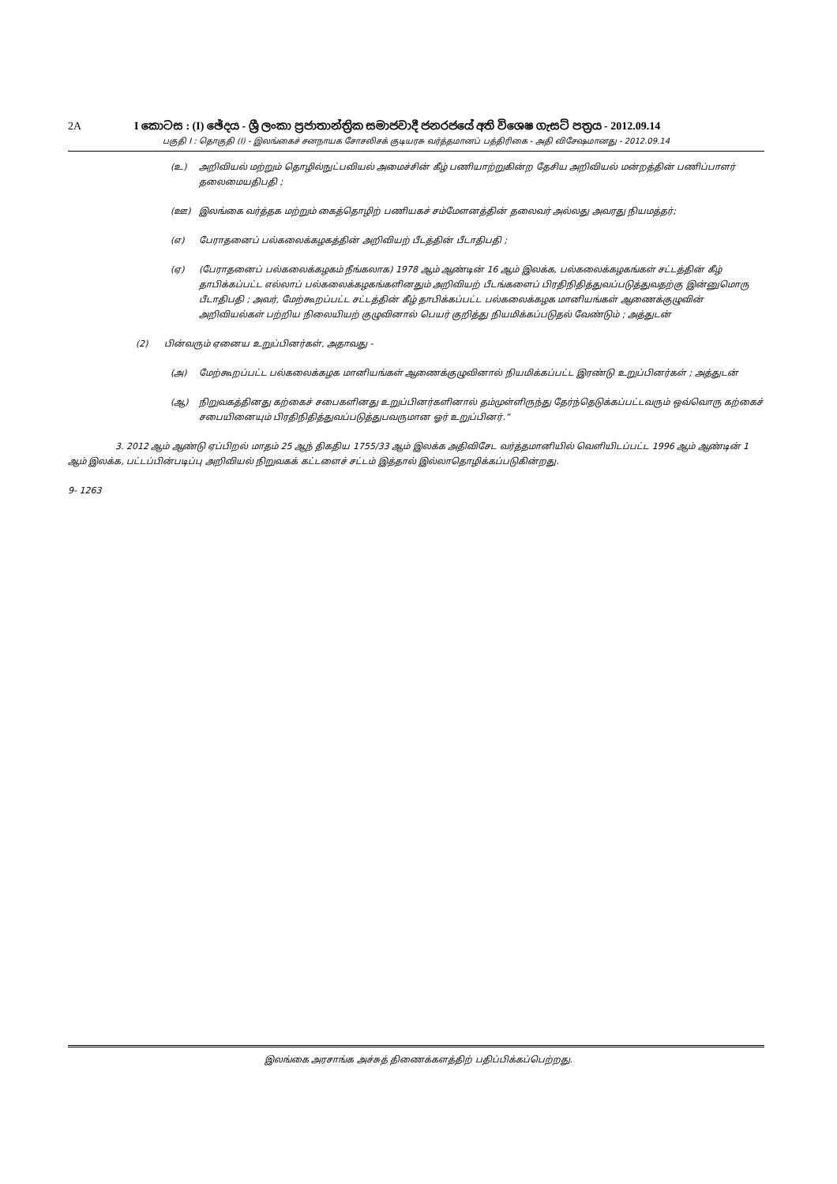2A I කොටස : (I) ඡේදය - ශ්‍රී ලංකා ප්‍රජාතාන්ත්‍රික සමාජවාදී ජනරජයේ අති විශෙෂ ගැසට් පත්‍රය - 2012.09.14
பகுதி I : தொகுதி (I) - இலங்கைச் சனநாயக சோசலிசக் குடியரசு வர்த்தமானப் பத்திரிகை - அதி விசேஷமானது - 2012.09.14
(உ) அறிவியல் மற்றும் தொழில்நுட்பவியல் அமைச்சின் கீழ் பணியாற்றுகின்ற தேசிய அறிவியல் மன்றத்தின் பணிப்பாளர் தலைமையதிபதி ;
(ஊ) இலங்கை வர்த்தக மற்றும் கைத்தொழிற் பணியகச் சம்மேளனத்தின் தலைவர் அல்லது அவரது நியமத்தர்;
(எ) பேராதனைப் பல்கலைக்கழகத்தின் அறிவியற் பீடத்தின் பீடாதிபதி ;
(ஏ) (பேராதனைப் பல்கலைக்கழகம் நீங்கலாக) 1978 ஆம் ஆண்டின் 16 ஆம் இலக்க, பல்கலைக்கழகங்கள் சட்டத்தின் கீழ் தாபிக்கப்பட்ட எல்லாப் பல்கலைக்கழகங்களினதும் அறிவியற் பீடங்களைப் பிரதிநிதித்துவப்படுத்துவதற்கு இன்னுமொரு பீடாதிபதி ; அவர், மேற்கூறப்பட்ட சட்டத்தின் கீழ் தாபிக்கப்பட்ட பல்கலைக்கழக மானியங்கள் ஆணைக்குழுவின் அறிவியல்கள் பற்றிய நிலையியற் குழுவினால் பெயர் குறித்து நியமிக்கப்படுதல் வேண்டும் ; அத்துடன்
(2) பின்வரும் ஏனைய உறுப்பினர்கள், அதாவது -
(அ) மேற்கூறப்பட்ட பல்கலைக்கழக மானியங்கள் ஆணைக்குழுவினால் நியமிக்கப்பட்ட இரண்டு உறுப்பினர்கள் ; அத்துடன்
(ஆ) நிறுவகத்தினது கற்கைச் சபைகளினது உறுப்பினர்களினால் தம்முள்ளிருந்து தேர்ந்தெடுக்கப்பட்டவரும் ஒவ்வொரு கற்கைச் சபையினையும் பிரதிநிதித்துவப்படுத்துபவருமான ஓர் உறுப்பினர்.”
3. 2012 ஆம் ஆண்டு ஏப்பிறல் மாதம் 25 ஆந் திகதிய 1755/33 ஆம் இலக்க அதிவிசேட வர்த்தமானியில் வெளியிடப்பட்ட 1996 ஆம் ஆண்டின் 1 ஆம் இலக்க, பட்டப்பின்படிப்பு அறிவியல் நிறுவகக் கட்டளைச் சட்டம் இத்தால் இல்லாதொழிக்கப்படுகின்றது.
9- 1263
இலங்கை அரசாங்க அச்சுத் திணைக்களத்திற் பதிப்பிக்கப்பெற்றது.